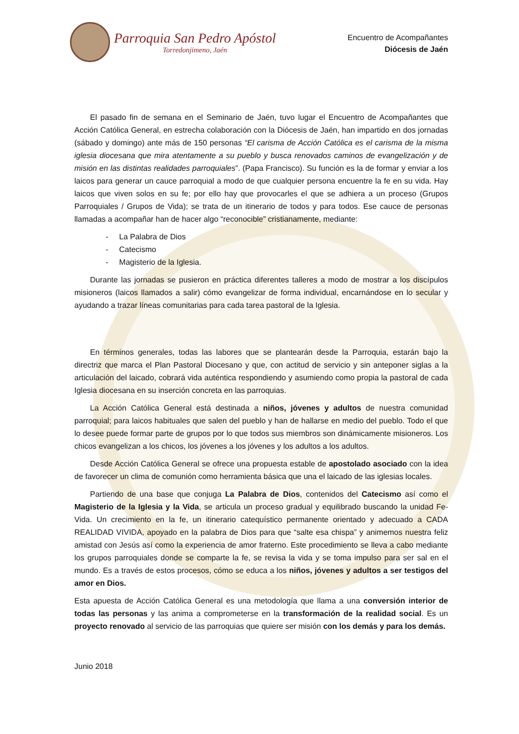Parroquia San Pedro Apóstol
Torredonjimeno, Jaén
Encuentro de Acompañantes
Diócesis de Jaén
El pasado fin de semana en el Seminario de Jaén, tuvo lugar el Encuentro de Acompañantes que Acción Católica General, en estrecha colaboración con la Diócesis de Jaén, han impartido en dos jornadas (sábado y domingo) ante más de 150 personas “El carisma de Acción Católica es el carisma de la misma iglesia diocesana que mira atentamente a su pueblo y busca renovados caminos de evangelización y de misión en las distintas realidades parroquiales”. (Papa Francisco). Su función es la de formar y enviar a los laicos para generar un cauce parroquial a modo de que cualquier persona encuentre la fe en su vida. Hay laicos que viven solos en su fe; por ello hay que provocarles el que se adhiera a un proceso (Grupos Parroquiales / Grupos de Vida); se trata de un itinerario de todos y para todos. Ese cauce de personas llamadas a acompañar han de hacer algo “reconocible” cristianamente, mediante:
- La Palabra de Dios
- Catecismo
- Magisterio de la Iglesia.
Durante las jornadas se pusieron en práctica diferentes talleres a modo de mostrar a los discípulos misioneros (laicos llamados a salir) cómo evangelizar de forma individual, encarnándose en lo secular y ayudando a trazar líneas comunitarias para cada tarea pastoral de la Iglesia.
En términos generales, todas las labores que se plantearán desde la Parroquia, estarán bajo la directriz que marca el Plan Pastoral Diocesano y que, con actitud de servicio y sin anteponer siglas a la articulación del laicado, cobrará vida auténtica respondiendo y asumiendo como propia la pastoral de cada Iglesia diocesana en su inserción concreta en las parroquias.
La Acción Católica General está destinada a niños, jóvenes y adultos de nuestra comunidad parroquial; para laicos habituales que salen del pueblo y han de hallarse en medio del pueblo. Todo el que lo desee puede formar parte de grupos por lo que todos sus miembros son dinámicamente misioneros. Los chicos evangelizan a los chicos, los jóvenes a los jóvenes y los adultos a los adultos.
Desde Acción Católica General se ofrece una propuesta estable de apostolado asociado con la idea de favorecer un clima de comunión como herramienta básica que una el laicado de las iglesias locales.
Partiendo de una base que conjuga La Palabra de Dios, contenidos del Catecismo así como el Magisterio de la Iglesia y la Vida, se articula un proceso gradual y equilibrado buscando la unidad Fe-Vida. Un crecimiento en la fe, un itinerario catequístico permanente orientado y adecuado a CADA REALIDAD VIVIDA, apoyado en la palabra de Dios para que “salte esa chispa” y animemos nuestra feliz amistad con Jesús así como la experiencia de amor fraterno. Este procedimiento se lleva a cabo mediante los grupos parroquiales donde se comparte la fe, se revisa la vida y se toma impulso para ser sal en el mundo. Es a través de estos procesos, cómo se educa a los niños, jóvenes y adultos a ser testigos del amor en Dios.
Esta apuesta de Acción Católica General es una metodología que llama a una conversión interior de todas las personas y las anima a comprometerse en la transformación de la realidad social. Es un proyecto renovado al servicio de las parroquias que quiere ser misión con los demás y para los demás.
Junio 2018